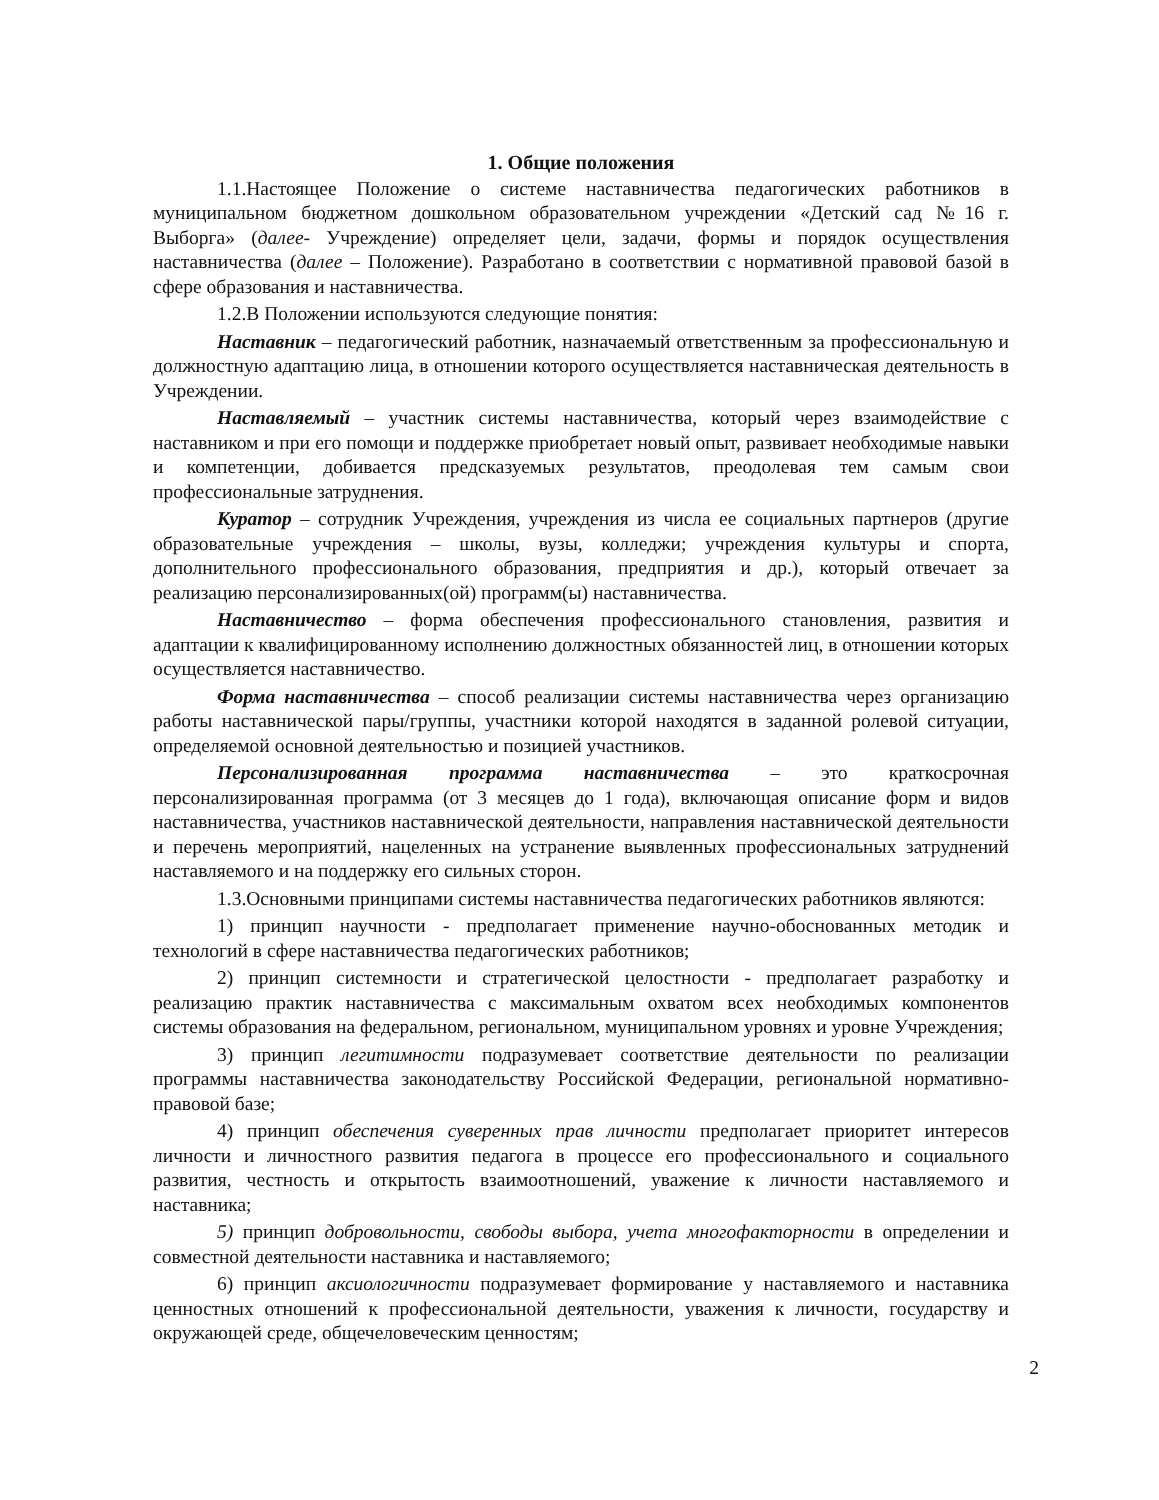1. Общие положения
1.1.Настоящее Положение о системе наставничества педагогических работников в муниципальном бюджетном дошкольном образовательном учреждении «Детский сад №16 г. Выборга» (далее- Учреждение) определяет цели, задачи, формы и порядок осуществления наставничества (далее – Положение). Разработано в соответствии с нормативной правовой базой в сфере образования и наставничества.
1.2.В Положении используются следующие понятия:
Наставник – педагогический работник, назначаемый ответственным за профессиональную и должностную адаптацию лица, в отношении которого осуществляется наставническая деятельность в Учреждении.
Наставляемый – участник системы наставничества, который через взаимодействие с наставником и при его помощи и поддержке приобретает новый опыт, развивает необходимые навыки и компетенции, добивается предсказуемых результатов, преодолевая тем самым свои профессиональные затруднения.
Куратор – сотрудник Учреждения, учреждения из числа ее социальных партнеров (другие образовательные учреждения – школы, вузы, колледжи; учреждения культуры и спорта, дополнительного профессионального образования, предприятия и др.), который отвечает за реализацию персонализированных(ой) программ(ы) наставничества.
Наставничество – форма обеспечения профессионального становления, развития и адаптации к квалифицированному исполнению должностных обязанностей лиц, в отношении которых осуществляется наставничество.
Форма наставничества – способ реализации системы наставничества через организацию работы наставнической пары/группы, участники которой находятся в заданной ролевой ситуации, определяемой основной деятельностью и позицией участников.
Персонализированная программа наставничества – это краткосрочная персонализированная программа (от 3 месяцев до 1 года), включающая описание форм и видов наставничества, участников наставнической деятельности, направления наставнической деятельности и перечень мероприятий, нацеленных на устранение выявленных профессиональных затруднений наставляемого и на поддержку его сильных сторон.
1.3.Основными принципами системы наставничества педагогических работников являются:
1) принцип научности - предполагает применение научно-обоснованных методик и технологий в сфере наставничества педагогических работников;
2) принцип системности и стратегической целостности - предполагает разработку и реализацию практик наставничества с максимальным охватом всех необходимых компонентов системы образования на федеральном, региональном, муниципальном уровнях и уровне Учреждения;
3) принцип легитимности подразумевает соответствие деятельности по реализации программы наставничества законодательству Российской Федерации, региональной нормативно-правовой базе;
4) принцип обеспечения суверенных прав личности предполагает приоритет интересов личности и личностного развития педагога в процессе его профессионального и социального развития, честность и открытость взаимоотношений, уважение к личности наставляемого и наставника;
5) принцип добровольности, свободы выбора, учета многофакторности в определении и совместной деятельности наставника и наставляемого;
6) принцип аксиологичности подразумевает формирование у наставляемого и наставника ценностных отношений к профессиональной деятельности, уважения к личности, государству и окружающей среде, общечеловеческим ценностям;
2